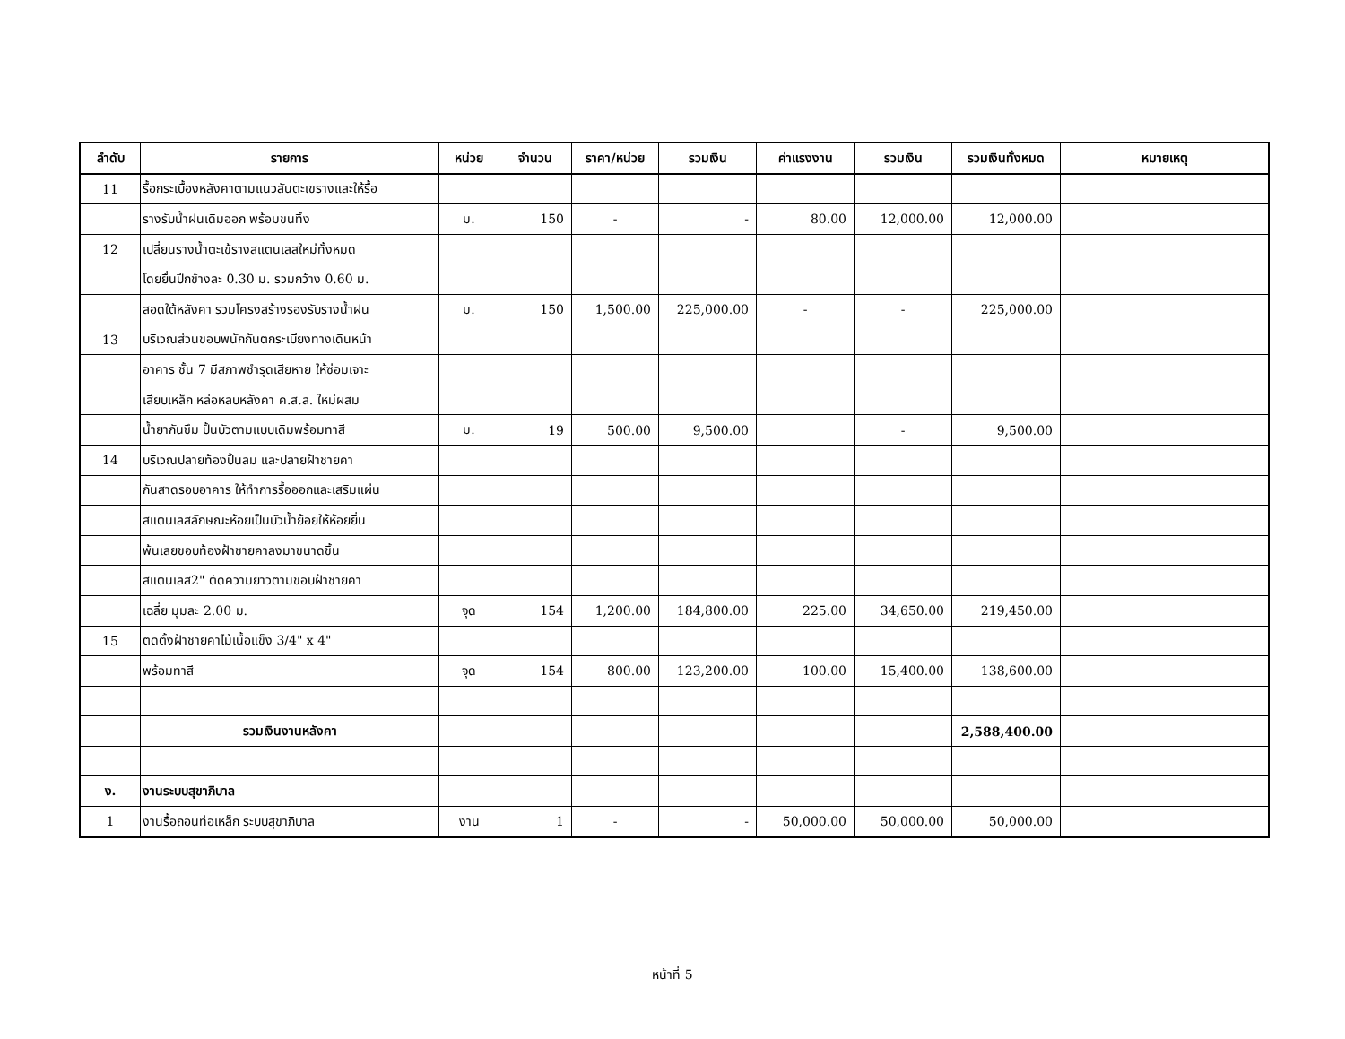| ลำดับ | รายการ | หน่วย | จำนวน | ราคา/หน่วย | รวมเงิน | ค่าแรงงาน | รวมเงิน | รวมเงินทั้งหมด | หมายเหตุ |
| --- | --- | --- | --- | --- | --- | --- | --- | --- | --- |
| 11 | รื้อกระเบื้องหลังคาตามแนวสันตะเขรางและให้รื้อ | | | | | | | | |
| | รางรับน้ำฝนเดิมออก พร้อมขนทิ้ง | ม. | 150 | - | - | 80.00 | 12,000.00 | 12,000.00 | |
| 12 | เปลี่ยนรางน้ำตะเข้รางสแตนเลสใหม่ทั้งหมด | | | | | | | | |
| | โดยยื่นปีกข้างละ 0.30 ม. รวมกว้าง 0.60 ม. | | | | | | | | |
| | สอดใต้หลังคา รวมโครงสร้างรองรับรางน้ำฝน | ม. | 150 | 1,500.00 | 225,000.00 | - | - | 225,000.00 | |
| 13 | บริเวณส่วนขอบพนักกันตกระเบียงทางเดินหน้า | | | | | | | | |
| | อาคาร ชั้น 7 มีสภาพชำรุดเสียหาย ให้ซ่อมเจาะ | | | | | | | | |
| | เสียบเหล็ก หล่อหลบหลังคา ค.ส.ล. ใหม่ผสม | | | | | | | | |
| | น้ำยากันซึม ปั้นบัวตามแบบเดิมพร้อมทาสี | ม. | 19 | 500.00 | 9,500.00 | | - | 9,500.00 | |
| 14 | บริเวณปลายท้องปั้นลม และปลายฝ้าชายคา | | | | | | | | |
| | กันสาดรอบอาคาร ให้ทำการรื้อออกและเสริมแผ่น | | | | | | | | |
| | สแตนเลสลักษณะห้อยเป็นบัวน้ำย้อยให้ห้อยยื่น | | | | | | | | |
| | พ้นเลยขอบท้องฝ้าชายคาลงมาขนาดชิ้น | | | | | | | | |
| | สแตนเลส2" ตัดความยาวตามขอบฝ้าชายคา | | | | | | | | |
| | เฉลี่ย มุมละ 2.00 ม. | จุด | 154 | 1,200.00 | 184,800.00 | 225.00 | 34,650.00 | 219,450.00 | |
| 15 | ติดตั้งฝ้าชายคาไม้เนื้อแข็ง 3/4" x 4" | | | | | | | | |
| | พร้อมทาสี | จุด | 154 | 800.00 | 123,200.00 | 100.00 | 15,400.00 | 138,600.00 | |
| | รวมเงินงานหลังคา | | | | | | | 2,588,400.00 | |
| ง. | งานระบบสุขาภิบาล | | | | | | | | |
| 1 | งานรื้อถอนท่อเหล็ก ระบบสุขาภิบาล | งาน | 1 | - | - | 50,000.00 | 50,000.00 | 50,000.00 | |
หน้าที่ 5